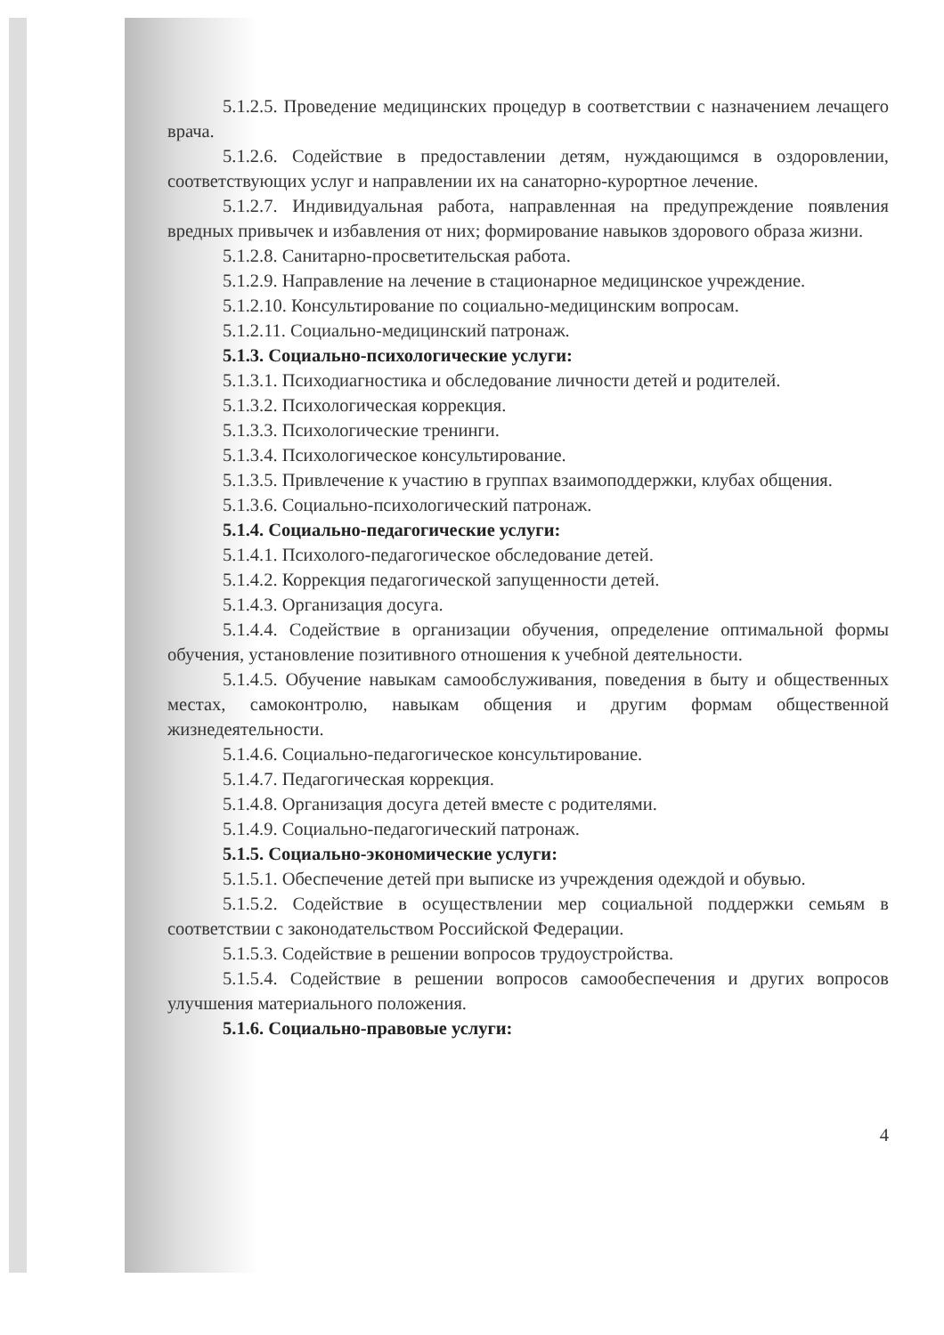5.1.2.5. Проведение медицинских процедур в соответствии с назначением лечащего врача.
5.1.2.6. Содействие в предоставлении детям, нуждающимся в оздоровлении, соответствующих услуг и направлении их на санаторно-курортное лечение.
5.1.2.7. Индивидуальная работа, направленная на предупреждение появления вредных привычек и избавления от них; формирование навыков здорового образа жизни.
5.1.2.8. Санитарно-просветительская работа.
5.1.2.9. Направление на лечение в стационарное медицинское учреждение.
5.1.2.10. Консультирование по социально-медицинским вопросам.
5.1.2.11. Социально-медицинский патронаж.
5.1.3. Социально-психологические услуги:
5.1.3.1. Психодиагностика и обследование личности детей и родителей.
5.1.3.2. Психологическая коррекция.
5.1.3.3. Психологические тренинги.
5.1.3.4. Психологическое консультирование.
5.1.3.5. Привлечение к участию в группах взаимоподдержки, клубах общения.
5.1.3.6. Социально-психологический патронаж.
5.1.4. Социально-педагогические услуги:
5.1.4.1. Психолого-педагогическое обследование детей.
5.1.4.2. Коррекция педагогической запущенности детей.
5.1.4.3. Организация досуга.
5.1.4.4. Содействие в организации обучения, определение оптимальной формы обучения, установление позитивного отношения к учебной деятельности.
5.1.4.5. Обучение навыкам самообслуживания, поведения в быту и общественных местах, самоконтролю, навыкам общения и другим формам общественной жизнедеятельности.
5.1.4.6. Социально-педагогическое консультирование.
5.1.4.7. Педагогическая коррекция.
5.1.4.8. Организация досуга детей вместе с родителями.
5.1.4.9. Социально-педагогический патронаж.
5.1.5. Социально-экономические услуги:
5.1.5.1. Обеспечение детей при выписке из учреждения одеждой и обувью.
5.1.5.2. Содействие в осуществлении мер социальной поддержки семьям в соответствии с законодательством Российской Федерации.
5.1.5.3. Содействие в решении вопросов трудоустройства.
5.1.5.4. Содействие в решении вопросов самообеспечения и других вопросов улучшения материального положения.
5.1.6. Социально-правовые услуги:
4